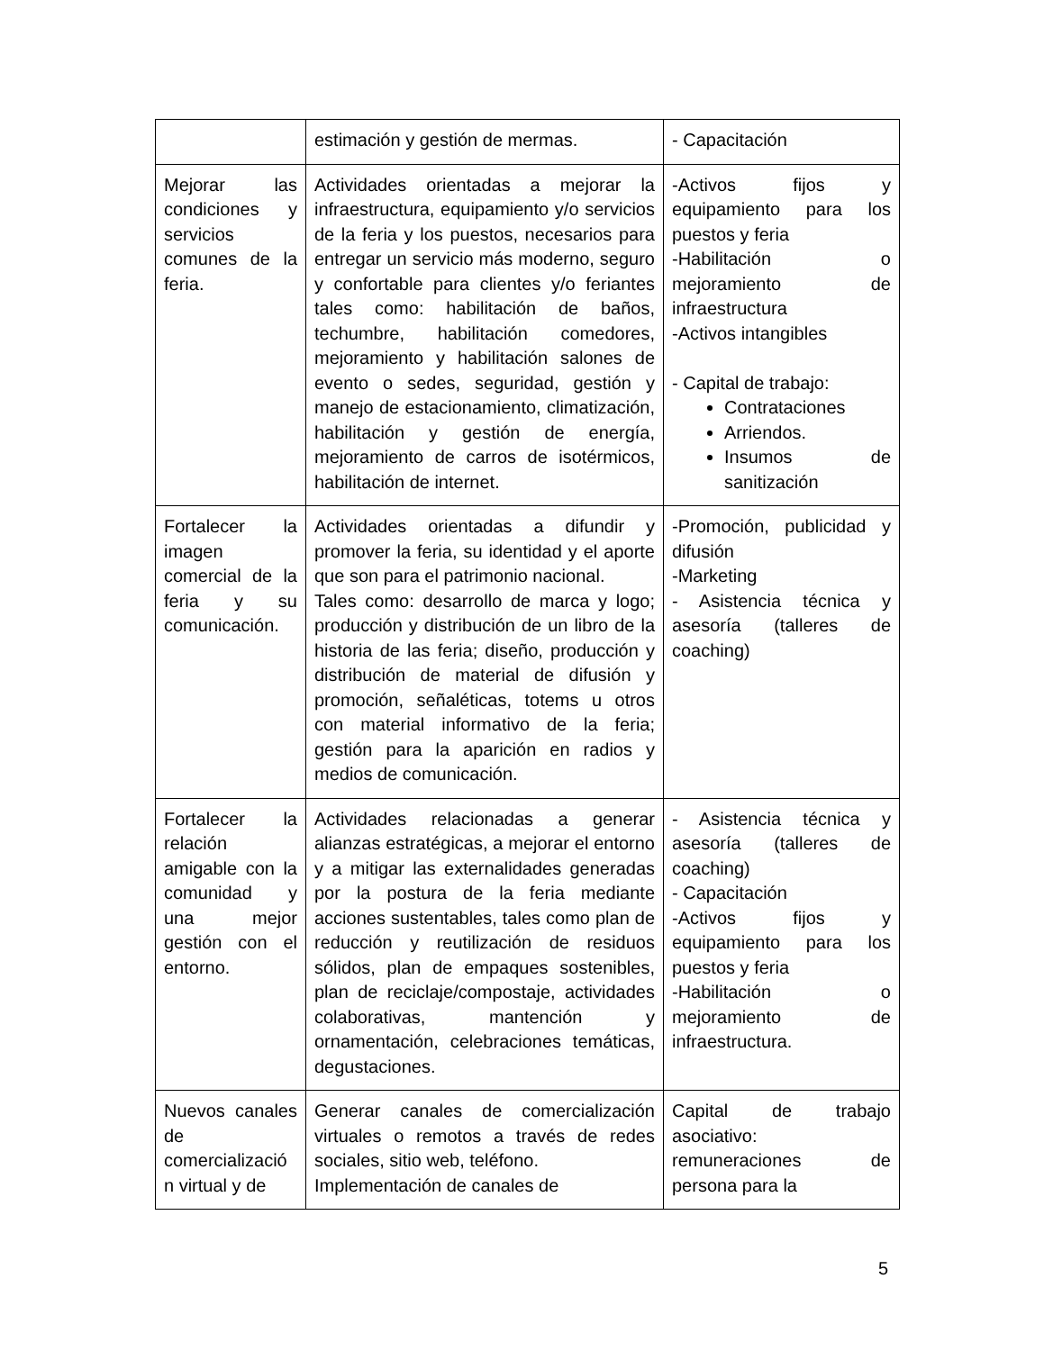| | estimación y gestión de mermas. | - Capacitación |
| Mejorar las condiciones y servicios comunes de la feria. | Actividades orientadas a mejorar la infraestructura, equipamiento y/o servicios de la feria y los puestos, necesarios para entregar un servicio más moderno, seguro y confortable para clientes y/o feriantes tales como: habilitación de baños, techumbre, habilitación comedores, mejoramiento y habilitación salones de evento o sedes, seguridad, gestión y manejo de estacionamiento, climatización, habilitación y gestión de energía, mejoramiento de carros de isotérmicos, habilitación de internet. | -Activos fijos y equipamiento para los puestos y feria -Habilitación o mejoramiento de infraestructura -Activos intangibles - Capital de trabajo: Contrataciones Arriendos. Insumos de sanitización |
| Fortalecer la imagen comercial de la feria y su comunicación. | Actividades orientadas a difundir y promover la feria, su identidad y el aporte que son para el patrimonio nacional. Tales como: desarrollo de marca y logo; producción y distribución de un libro de la historia de las feria; diseño, producción y distribución de material de difusión y promoción, señaléticas, totems u otros con material informativo de la feria; gestión para la aparición en radios y medios de comunicación. | -Promoción, publicidad y difusión -Marketing - Asistencia técnica y asesoría (talleres de coaching) |
| Fortalecer la relación amigable con la comunidad y una mejor gestión con el entorno. | Actividades relacionadas a generar alianzas estratégicas, a mejorar el entorno y a mitigar las externalidades generadas por la postura de la feria mediante acciones sustentables, tales como plan de reducción y reutilización de residuos sólidos, plan de empaques sostenibles, plan de reciclaje/compostaje, actividades colaborativas, mantención y ornamentación, celebraciones temáticas, degustaciones. | - Asistencia técnica y asesoría (talleres de coaching) - Capacitación -Activos fijos y equipamiento para los puestos y feria -Habilitación o mejoramiento de infraestructura. |
| Nuevos canales de comercializació n virtual y de | Generar canales de comercialización virtuales o remotos a través de redes sociales, sitio web, teléfono. Implementación de canales de | Capital de trabajo asociativo: remuneraciones de persona para la |
5